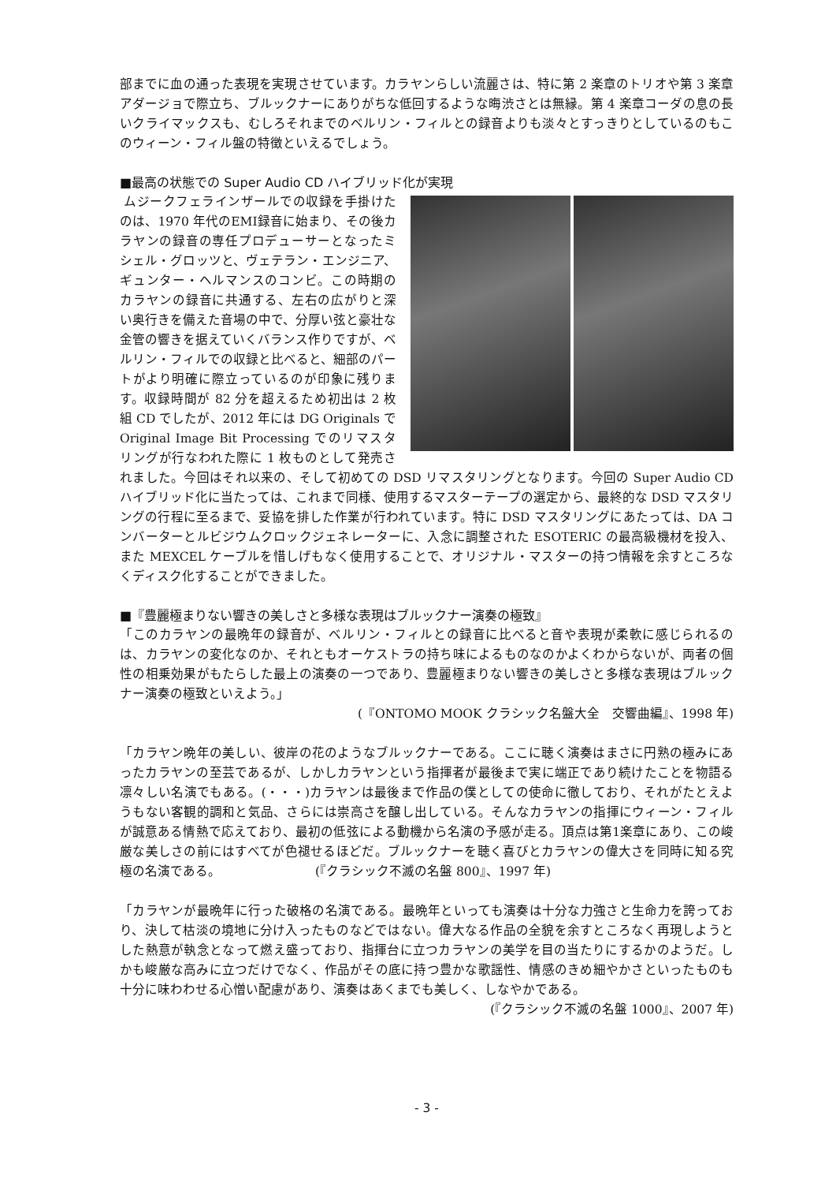部までに血の通った表現を実現させています。カラヤンらしい流麗さは、特に第 2 楽章のトリオや第 3 楽章アダージョで際立ち、ブルックナーにありがちな低回するような晦渋さとは無縁。第 4 楽章コーダの息の長いクライマックスも、むしろそれまでのベルリン・フィルとの録音よりも淡々とすっきりとしているのもこのウィーン・フィル盤の特徴といえるでしょう。
■最高の状態での Super Audio CD ハイブリッド化が実現
ムジークフェラインザールでの収録を手掛けたのは、1970 年代のEMI録音に始まり、その後カラヤンの録音の専任プロデューサーとなったミシェル・グロッツと、ヴェテラン・エンジニア、ギュンター・ヘルマンスのコンビ。この時期のカラヤンの録音に共通する、左右の広がりと深い奥行きを備えた音場の中で、分厚い弦と豪壮な金管の響きを据えていくバランス作りですが、ベルリン・フィルでの収録と比べると、細部のパートがより明確に際立っているのが印象に残ります。収録時間が 82 分を超えるため初出は 2 枚組 CD でしたが、2012 年には DG Originals で Original Image Bit Processing でのリマスタリングが行なわれた際に 1 枚ものとして発売されました。今回はそれ以来の、そして初めての DSD リマスタリングとなります。今回の Super Audio CD ハイブリッド化に当たっては、これまで同様、使用するマスターテープの選定から、最終的な DSD マスタリングの行程に至るまで、妥協を排した作業が行われています。特に DSD マスタリングにあたっては、DA コンバーターとルビジウムクロックジェネレーターに、入念に調整された ESOTERIC の最高級機材を投入、また MEXCEL ケーブルを惜しげもなく使用することで、オリジナル・マスターの持つ情報を余すところなくディスク化することができました。
■『豊麗極まりない響きの美しさと多様な表現はブルックナー演奏の極致』
「このカラヤンの最晩年の録音が、ベルリン・フィルとの録音に比べると音や表現が柔軟に感じられるのは、カラヤンの変化なのか、それともオーケストラの持ち味によるものなのかよくわからないが、両者の個性の相乗効果がもたらした最上の演奏の一つであり、豊麗極まりない響きの美しさと多様な表現はブルックナー演奏の極致といえよう。」
(『ONTOMO MOOK クラシック名盤大全　交響曲編』、1998 年)
「カラヤン晩年の美しい、彼岸の花のようなブルックナーである。ここに聴く演奏はまさに円熟の極みにあったカラヤンの至芸であるが、しかしカラヤンという指揮者が最後まで実に端正であり続けたことを物語る凛々しい名演でもある。(・・・)カラヤンは最後まで作品の僕としての使命に徹しており、それがたとえようもない客観的調和と気品、さらには崇高さを醸し出している。そんなカラヤンの指揮にウィーン・フィルが誠意ある情熱で応えており、最初の低弦による動機から名演の予感が走る。頂点は第1楽章にあり、この峻厳な美しさの前にはすべてが色褪せるほどだ。ブルックナーを聴く喜びとカラヤンの偉大さを同時に知る究極の名演である。　　　　　　　　(『クラシック不滅の名盤 800』、1997 年)
「カラヤンが最晩年に行った破格の名演である。最晩年といっても演奏は十分な力強さと生命力を誇っており、決して枯淡の境地に分け入ったものなどではない。偉大なる作品の全貌を余すところなく再現しようとした熱意が執念となって燃え盛っており、指揮台に立つカラヤンの美学を目の当たりにするかのようだ。しかも峻厳な高みに立つだけでなく、作品がその底に持つ豊かな歌謡性、情感のきめ細やかさといったものも十分に味わわせる心憎い配慮があり、演奏はあくまでも美しく、しなやかである。
(『クラシック不滅の名盤 1000』、2007 年)
- 3 -